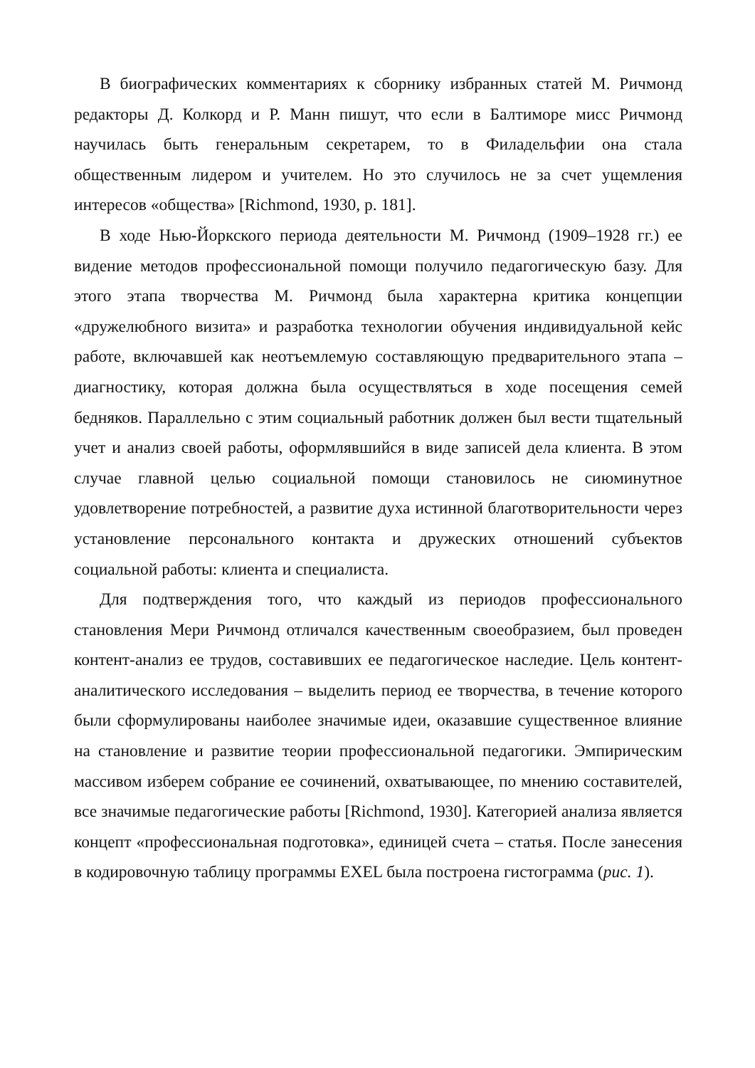В биографических комментариях к сборнику избранных статей М. Ричмонд редакторы Д. Колкорд и Р. Манн пишут, что если в Балтиморе мисс Ричмонд научилась быть генеральным секретарем, то в Филадельфии она стала общественным лидером и учителем. Но это случилось не за счет ущемления интересов «общества» [Richmond, 1930, p. 181].
В ходе Нью-Йоркского периода деятельности М. Ричмонд (1909–1928 гг.) ее видение методов профессиональной помощи получило педагогическую базу. Для этого этапа творчества М. Ричмонд была характерна критика концепции «дружелюбного визита» и разработка технологии обучения индивидуальной кейс работе, включавшей как неотъемлемую составляющую предварительного этапа – диагностику, которая должна была осуществляться в ходе посещения семей бедняков. Параллельно с этим социальный работник должен был вести тщательный учет и анализ своей работы, оформлявшийся в виде записей дела клиента. В этом случае главной целью социальной помощи становилось не сиюминутное удовлетворение потребностей, а развитие духа истинной благотворительности через установление персонального контакта и дружеских отношений субъектов социальной работы: клиента и специалиста.
Для подтверждения того, что каждый из периодов профессионального становления Мери Ричмонд отличался качественным своеобразием, был проведен контент-анализ ее трудов, составивших ее педагогическое наследие. Цель контент-аналитического исследования – выделить период ее творчества, в течение которого были сформулированы наиболее значимые идеи, оказавшие существенное влияние на становление и развитие теории профессиональной педагогики. Эмпирическим массивом изберем собрание ее сочинений, охватывающее, по мнению составителей, все значимые педагогические работы [Richmond, 1930]. Категорией анализа является концепт «профессиональная подготовка», единицей счета – статья. После занесения в кодировочную таблицу программы EXEL была построена гистограмма (рис. 1).